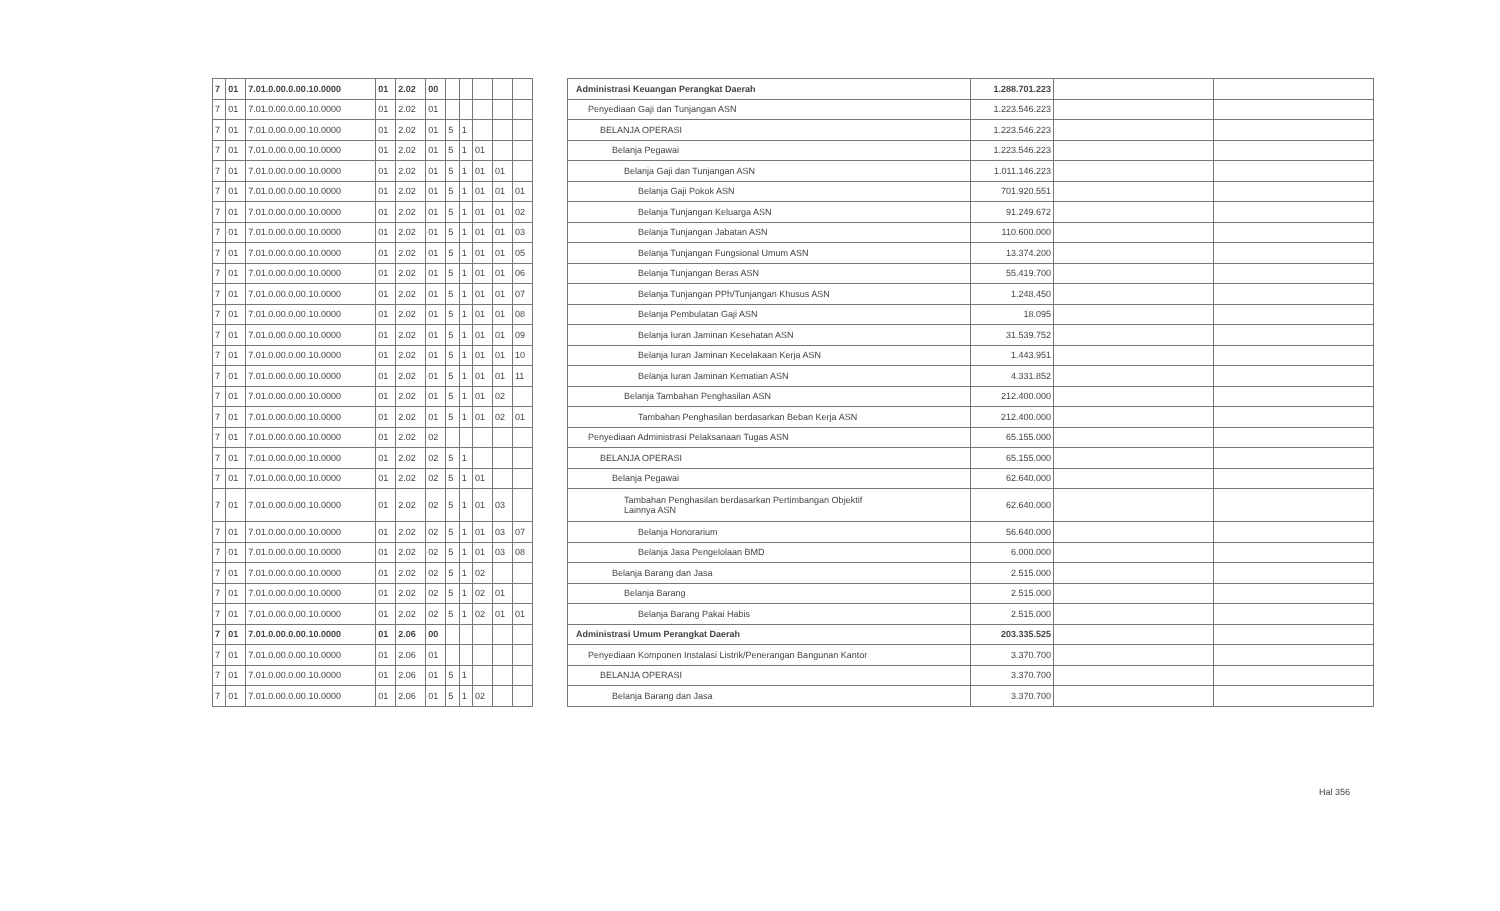| 7 | 01 | 7.01.0.00.0.00.10.0000 | 01 | 2.02 | 00 | | | | | | | Administrasi Keuangan Perangkat Daerah | 1.288.701.223 | | |
| 7 | 01 | 7.01.0.00.0.00.10.0000 | 01 | 2.02 | 01 | | | | | | | Penyediaan Gaji dan Tunjangan ASN | 1.223.546.223 | | |
| 7 | 01 | 7.01.0.00.0.00.10.0000 | 01 | 2.02 | 01 | 5 | 1 | | | | | BELANJA OPERASI | 1.223.546.223 | | |
| 7 | 01 | 7.01.0.00.0.00.10.0000 | 01 | 2.02 | 01 | 5 | 1 | 01 | | | | Belanja Pegawai | 1.223.546.223 | | |
| 7 | 01 | 7.01.0.00.0.00.10.0000 | 01 | 2.02 | 01 | 5 | 1 | 01 | 01 | | | Belanja Gaji dan Tunjangan ASN | 1.011.146.223 | | |
| 7 | 01 | 7.01.0.00.0.00.10.0000 | 01 | 2.02 | 01 | 5 | 1 | 01 | 01 | 01 | | Belanja Gaji Pokok ASN | 701.920.551 | | |
| 7 | 01 | 7.01.0.00.0.00.10.0000 | 01 | 2.02 | 01 | 5 | 1 | 01 | 01 | 02 | | Belanja Tunjangan Keluarga ASN | 91.249.672 | | |
| 7 | 01 | 7.01.0.00.0.00.10.0000 | 01 | 2.02 | 01 | 5 | 1 | 01 | 01 | 03 | | Belanja Tunjangan Jabatan ASN | 110.600.000 | | |
| 7 | 01 | 7.01.0.00.0.00.10.0000 | 01 | 2.02 | 01 | 5 | 1 | 01 | 01 | 05 | | Belanja Tunjangan Fungsional Umum ASN | 13.374.200 | | |
| 7 | 01 | 7.01.0.00.0.00.10.0000 | 01 | 2.02 | 01 | 5 | 1 | 01 | 01 | 06 | | Belanja Tunjangan Beras ASN | 55.419.700 | | |
| 7 | 01 | 7.01.0.00.0.00.10.0000 | 01 | 2.02 | 01 | 5 | 1 | 01 | 01 | 07 | | Belanja Tunjangan PPh/Tunjangan Khusus ASN | 1.248.450 | | |
| 7 | 01 | 7.01.0.00.0.00.10.0000 | 01 | 2.02 | 01 | 5 | 1 | 01 | 01 | 08 | | Belanja Pembulatan Gaji ASN | 18.095 | | |
| 7 | 01 | 7.01.0.00.0.00.10.0000 | 01 | 2.02 | 01 | 5 | 1 | 01 | 01 | 09 | | Belanja Iuran Jaminan Kesehatan ASN | 31.539.752 | | |
| 7 | 01 | 7.01.0.00.0.00.10.0000 | 01 | 2.02 | 01 | 5 | 1 | 01 | 01 | 10 | | Belanja Iuran Jaminan Kecelakaan Kerja ASN | 1.443.951 | | |
| 7 | 01 | 7.01.0.00.0.00.10.0000 | 01 | 2.02 | 01 | 5 | 1 | 01 | 01 | 11 | | Belanja Iuran Jaminan Kematian ASN | 4.331.852 | | |
| 7 | 01 | 7.01.0.00.0.00.10.0000 | 01 | 2.02 | 01 | 5 | 1 | 01 | 02 | | | Belanja Tambahan Penghasilan ASN | 212.400.000 | | |
| 7 | 01 | 7.01.0.00.0.00.10.0000 | 01 | 2.02 | 01 | 5 | 1 | 01 | 02 | 01 | | Tambahan Penghasilan berdasarkan Beban Kerja ASN | 212.400.000 | | |
| 7 | 01 | 7.01.0.00.0.00.10.0000 | 01 | 2.02 | 02 | | | | | | | Penyediaan Administrasi Pelaksanaan Tugas ASN | 65.155.000 | | |
| 7 | 01 | 7.01.0.00.0.00.10.0000 | 01 | 2.02 | 02 | 5 | 1 | | | | | BELANJA OPERASI | 65.155.000 | | |
| 7 | 01 | 7.01.0.00.0.00.10.0000 | 01 | 2.02 | 02 | 5 | 1 | 01 | | | | Belanja Pegawai | 62.640.000 | | |
| 7 | 01 | 7.01.0.00.0.00.10.0000 | 01 | 2.02 | 02 | 5 | 1 | 01 | 03 | | | Tambahan Penghasilan berdasarkan Pertimbangan Objektif Lainnya ASN | 62.640.000 | | |
| 7 | 01 | 7.01.0.00.0.00.10.0000 | 01 | 2.02 | 02 | 5 | 1 | 01 | 03 | 07 | | Belanja Honorarium | 56.640.000 | | |
| 7 | 01 | 7.01.0.00.0.00.10.0000 | 01 | 2.02 | 02 | 5 | 1 | 01 | 03 | 08 | | Belanja Jasa Pengelolaan BMD | 6.000.000 | | |
| 7 | 01 | 7.01.0.00.0.00.10.0000 | 01 | 2.02 | 02 | 5 | 1 | 02 | | | | Belanja Barang dan Jasa | 2.515.000 | | |
| 7 | 01 | 7.01.0.00.0.00.10.0000 | 01 | 2.02 | 02 | 5 | 1 | 02 | 01 | | | Belanja Barang | 2.515.000 | | |
| 7 | 01 | 7.01.0.00.0.00.10.0000 | 01 | 2.02 | 02 | 5 | 1 | 02 | 01 | 01 | | Belanja Barang Pakai Habis | 2.515.000 | | |
| 7 | 01 | 7.01.0.00.0.00.10.0000 | 01 | 2.06 | 00 | | | | | | | Administrasi Umum Perangkat Daerah | 203.335.525 | | |
| 7 | 01 | 7.01.0.00.0.00.10.0000 | 01 | 2.06 | 01 | | | | | | | Penyediaan Komponen Instalasi Listrik/Penerangan Bangunan Kantor | 3.370.700 | | |
| 7 | 01 | 7.01.0.00.0.00.10.0000 | 01 | 2.06 | 01 | 5 | 1 | | | | | BELANJA OPERASI | 3.370.700 | | |
| 7 | 01 | 7.01.0.00.0.00.10.0000 | 01 | 2.06 | 01 | 5 | 1 | 02 | | | | Belanja Barang dan Jasa | 3.370.700 | | |
Hal 356